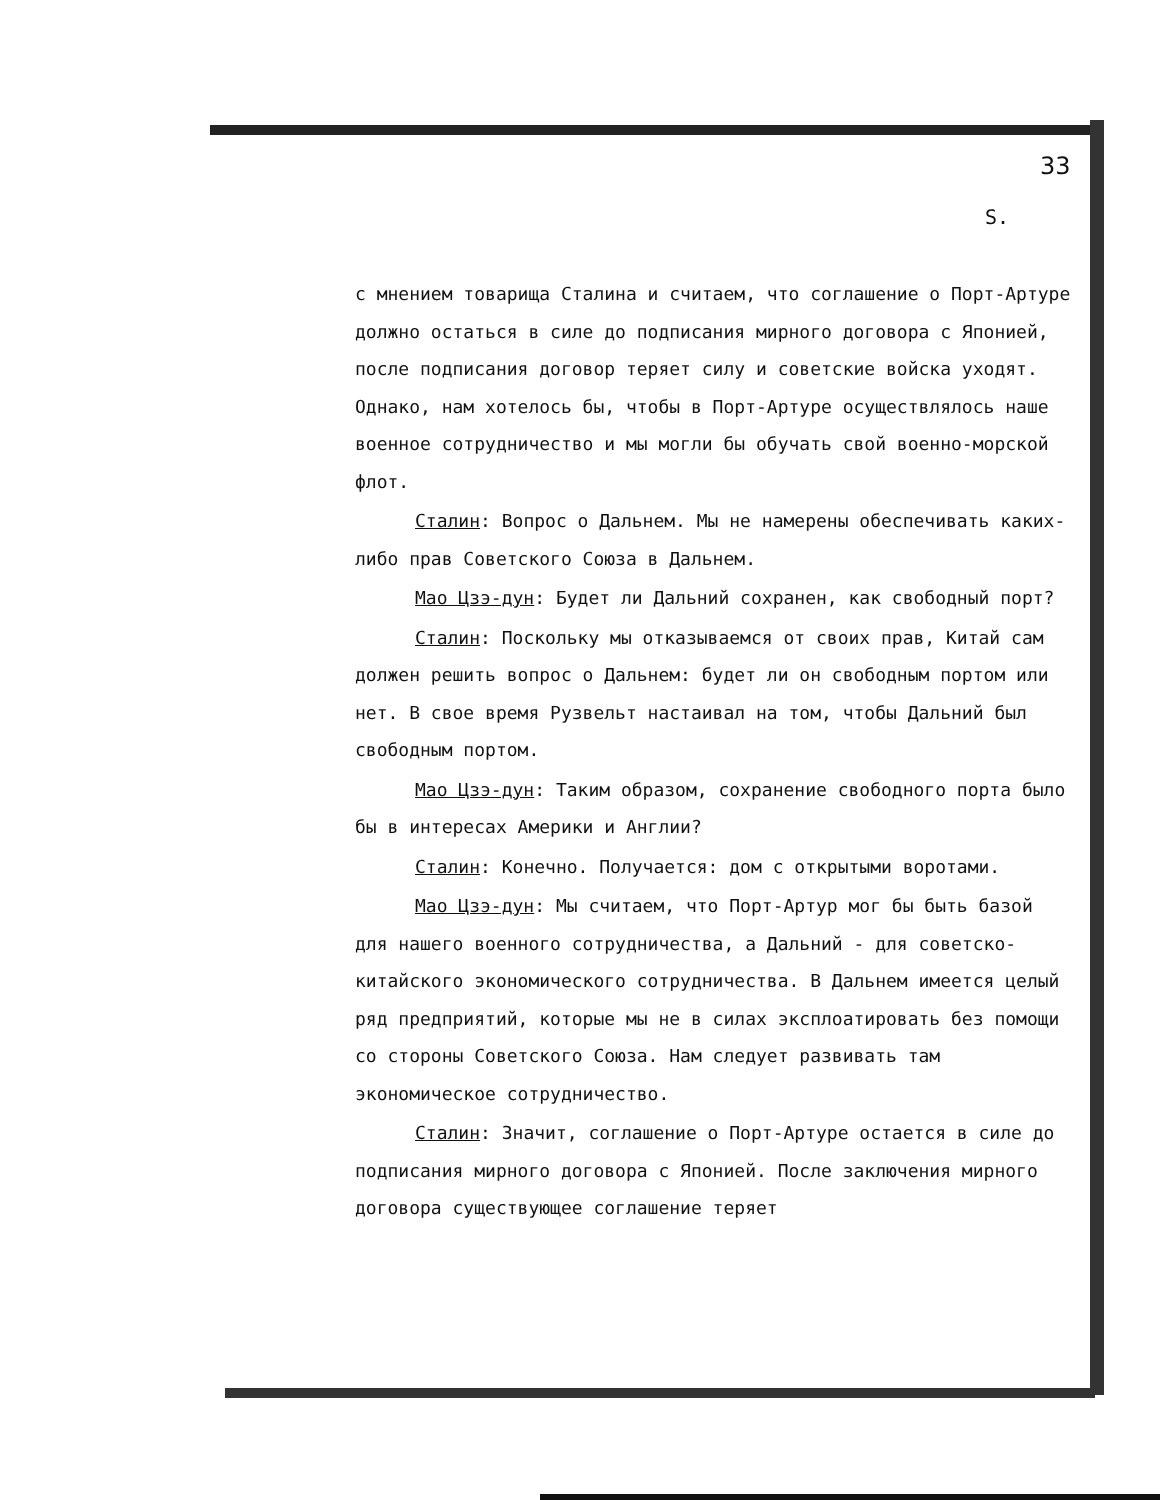33
Ѕ.
с мнением товарища Сталина и считаем, что соглашение о Порт-Артуре должно остаться в силе до подписания мирного договора с Японией, после подписания договор теряет силу и советские войска уходят. Однако, нам хотелось бы, чтобы в Порт-Артуре осуществлялось наше военное сотрудничество и мы могли бы обучать свой военно-морской флот.
Сталин: Вопрос о Дальнем. Мы не намерены обеспечивать каких-либо прав Советского Союза в Дальнем.
Мао Цзэ-дун: Будет ли Дальний сохранен, как свободный порт?
Сталин: Поскольку мы отказываемся от своих прав, Китай сам должен решить вопрос о Дальнем: будет ли он свободным портом или нет. В свое время Рузвельт настаивал на том, чтобы Дальний был свободным портом.
Мао Цзэ-дун: Таким образом, сохранение свободного порта было бы в интересах Америки и Англии?
Сталин: Конечно. Получается: дом с открытыми воротами.
Мао Цзэ-дун: Мы считаем, что Порт-Артур мог бы быть базой для нашего военного сотрудничества, а Дальний - для советско-китайского экономического сотрудничества. В Дальнем имеется целый ряд предприятий, которые мы не в силах эксплоатировать без помощи со стороны Советского Союза. Нам следует развивать там экономическое сотрудничество.
Сталин: Значит, соглашение о Порт-Артуре остается в силе до подписания мирного договора с Японией. После заключения мирного договора существующее соглашение теряет